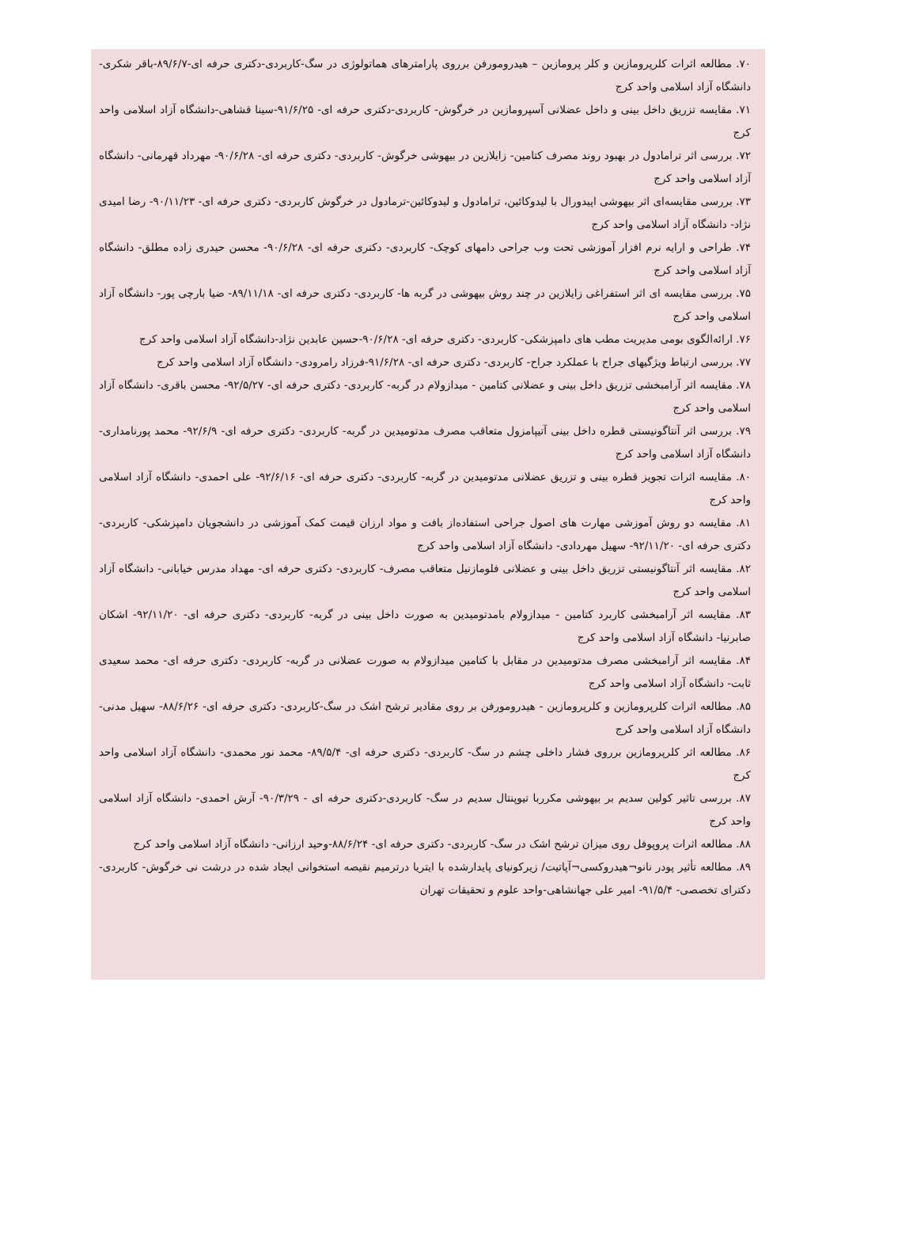۷۰. مطالعه اثرات کلرپرومازین و کلر پرومازین – هیدرومورفن برروی پارامترهای هماتولوژی در سگ-کاربردی-دکتری حرفه ای-۸۹/۶/۷-باقر شکری-دانشگاه آزاد اسلامی واحد کرج
۷۱. مقایسه تزریق داخل بینی و داخل عضلانی آسپرومازین در خرگوش- کاربردی-دکتری حرفه ای- ۹۱/۶/۲۵-سینا قشاهی-دانشگاه آزاد اسلامی واحد کرج
۷۲. بررسی اثر ترامادول در بهبود روند مصرف کتامین- زایلازین در بیهوشی خرگوش- کاربردی- دکتری حرفه ای- ۹۰/۶/۲۸- مهرداد قهرمانی- دانشگاه آزاد اسلامی واحد کرج
۷۳. بررسی مقایسه‌ای اثر بیهوشی اپیدورال با لیدوکائین، ترامادول و لیدوکائین-ترمادول در خرگوش کاربردی- دکتری حرفه ای- ۹۰/۱۱/۲۳- رضا امیدی نژاد- دانشگاه آزاد اسلامی واحد کرج
۷۴. طراحی و ارایه نرم افزار آموزشی تحت وب جراحی دامهای کوچک- کاربردی- دکتری حرفه ای- ۹۰/۶/۲۸- محسن حیدری زاده مطلق- دانشگاه آزاد اسلامی واحد کرج
۷۵. بررسی مقایسه ای اثر استفراغی زایلازین در چند روش بیهوشی در گربه ها- کاربردی- دکتری حرفه ای- ۸۹/۱۱/۱۸- ضیا بارچی پور- دانشگاه آزاد اسلامی واحد کرج
۷۶. ارائه‌الگوی بومی مدیریت مطب های دامپزشکی- کاربردی- دکتری حرفه ای- ۹۰/۶/۲۸-حسین عابدین نژاد-دانشگاه آزاد اسلامی واحد کرج
۷۷. بررسی ارتباط ویژگیهای جراح با عملکرد جراح- کاربردی- دکتری حرفه ای- ۹۱/۶/۲۸-فرزاد رامرودی- دانشگاه آزاد اسلامی واحد کرج
۷۸. مقایسه اثر آرامبخشی تزریق داخل بینی و عضلانی کتامین - میدازولام در گربه- کاربردی- دکتری حرفه ای- ۹۲/۵/۲۷- محسن باقری- دانشگاه آزاد اسلامی واحد کرج
۷۹. بررسی اثر آنتاگونیستی قطره داخل بینی آتیپامزول متعاقب مصرف مدتومیدین در گربه- کاربردی- دکتری حرفه ای- ۹۲/۶/۹- محمد پورنامداری- دانشگاه آزاد اسلامی واحد کرج
۸۰. مقایسه اثرات تجویز قطره بینی و تزریق عضلانی مدتومیدین در گربه- کاربردی- دکتری حرفه ای- ۹۲/۶/۱۶- علی احمدی- دانشگاه آزاد اسلامی واحد کرج
۸۱. مقایسه دو روش آموزشی مهارت های اصول جراحی استفاده‌از بافت و مواد ارزان قیمت کمک آموزشی در دانشجویان دامپزشکی- کاربردی- دکتری حرفه ای- ۹۲/۱۱/۲۰- سهیل مهردادی- دانشگاه آزاد اسلامی واحد کرج
۸۲. مقایسه اثر آنتاگونیستی تزریق داخل بینی و عضلانی فلومازنیل متعاقب مصرف- کاربردی- دکتری حرفه ای- مهداد مدرس خیابانی- دانشگاه آزاد اسلامی واحد کرج
۸۳. مقایسه اثر آرامبخشی کاربرد کتامین - میدازولام بامدتومیدین به صورت داخل بینی در گربه- کاربردی- دکتری حرفه ای- ۹۲/۱۱/۲۰- اشکان صابرنیا- دانشگاه آزاد اسلامی واحد کرج
۸۴. مقایسه اثر آرامبخشی مصرف مدتومیدین در مقابل با کتامین میدازولام به صورت عضلانی در گربه- کاربردی- دکتری حرفه ای- محمد سعیدی ثابت- دانشگاه آزاد اسلامی واحد کرج
۸۵. مطالعه اثرات کلرپرومازین و کلرپرومازین - هیدرومورفن بر روی مقادیر ترشح اشک در سگ-کاربردی- دکتری حرفه ای- ۸۸/۶/۲۶- سهیل مدنی- دانشگاه آزاد اسلامی واحد کرج
۸۶. مطالعه اثر کلرپرومازین برروی فشار داخلی چشم در سگ- کاربردی- دکتری حرفه ای- ۸۹/۵/۴- محمد نور محمدی- دانشگاه آزاد اسلامی واحد کرج
۸۷. بررسی تاثیر کولین سدیم بر بیهوشی مکرربا تیوپنتال سدیم در سگ- کاربردی-دکتری حرفه ای - ۹۰/۳/۲۹- آرش احمدی- دانشگاه آزاد اسلامی واحد کرج
۸۸. مطالعه اثرات پروپوفل روی میزان ترشح اشک در سگ- کاربردی- دکتری حرفه ای- ۸۸/۶/۲۴-وحید ارزانی- دانشگاه آزاد اسلامی واحد کرج
۸۹. مطالعه تأثیر پودر نانو¬هیدروکسی¬آپاتیت/ زیرکونیای پایدارشده با ایتریا درترمیم نقیصه استخوانی ایجاد شده در درشت نی خرگوش- کاربردی- دکترای تخصصی- ۹۱/۵/۴- امیر علی جهانشاهی-واحد علوم و تحقیقات تهران